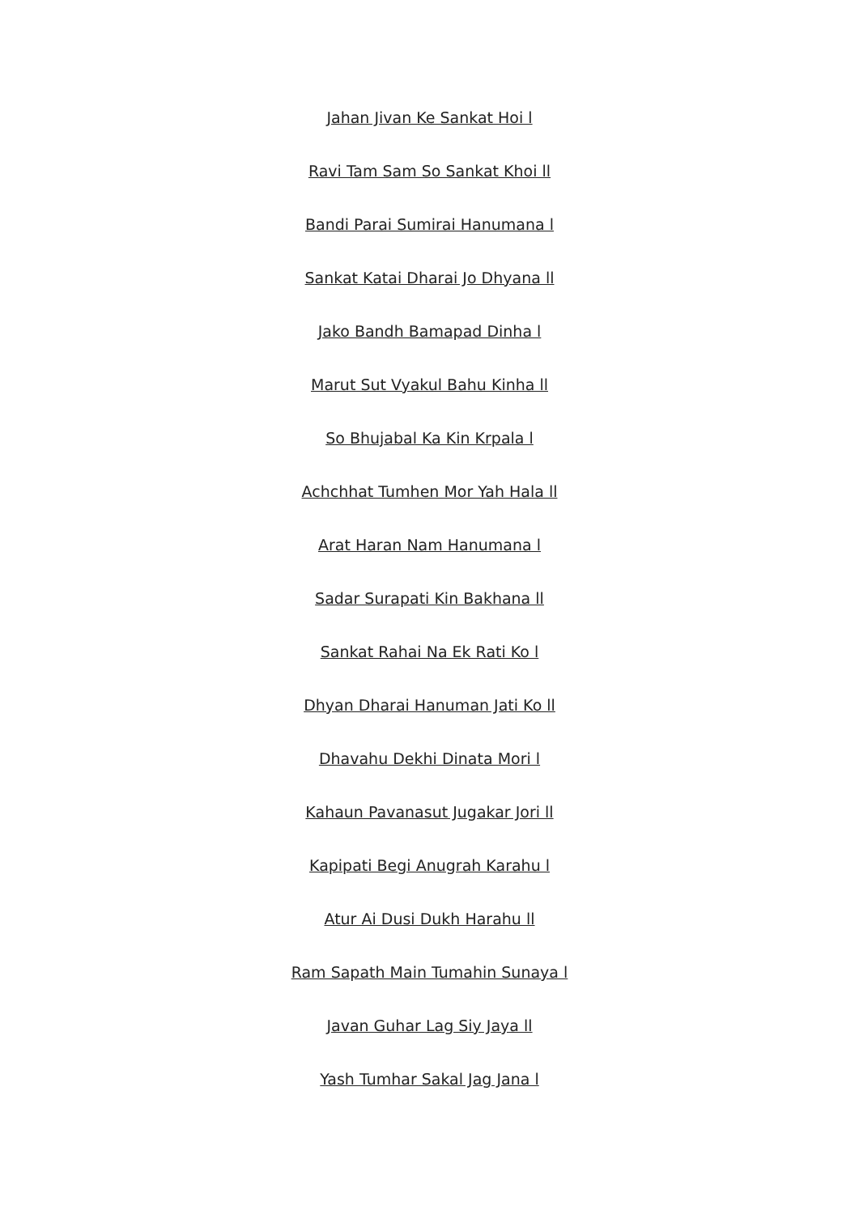Jahan Jivan Ke Sankat Hoi l
Ravi Tam Sam So Sankat Khoi ll
Bandi Parai Sumirai Hanumana l
Sankat Katai Dharai Jo Dhyana ll
Jako Bandh Bamapad Dinha l
Marut Sut Vyakul Bahu Kinha ll
So Bhujabal Ka Kin Krpala l
Achchhat Tumhen Mor Yah Hala ll
Arat Haran Nam Hanumana l
Sadar Surapati Kin Bakhana ll
Sankat Rahai Na Ek Rati Ko l
Dhyan Dharai Hanuman Jati Ko ll
Dhavahu Dekhi Dinata Mori l
Kahaun Pavanasut Jugakar Jori ll
Kapipati Begi Anugrah Karahu l
Atur Ai Dusi Dukh Harahu ll
Ram Sapath Main Tumahin Sunaya l
Javan Guhar Lag Siy Jaya ll
Yash Tumhar Sakal Jag Jana l